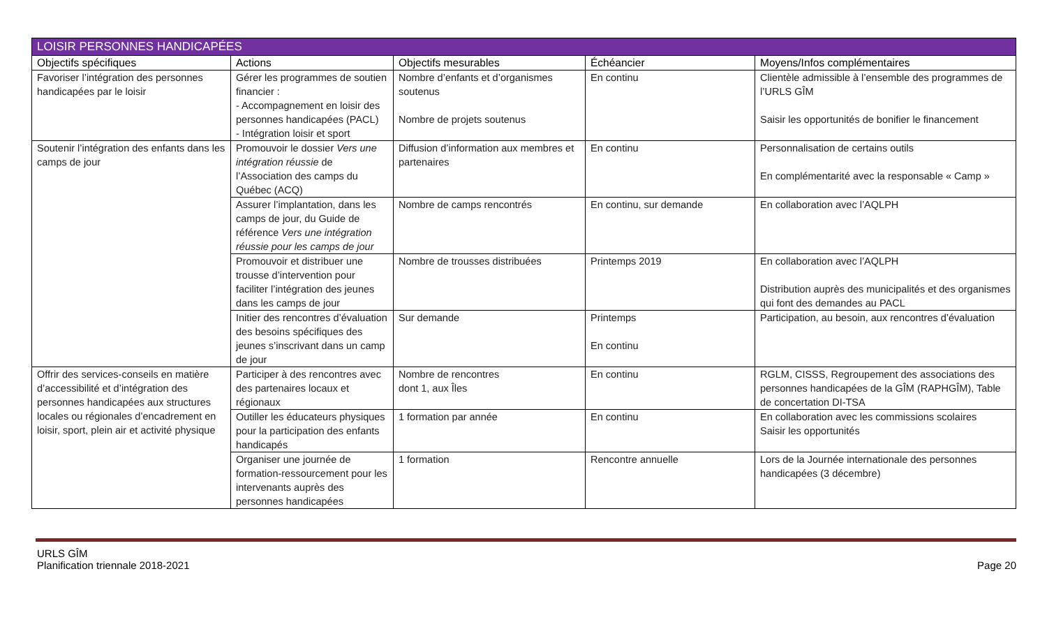| LOISIR PERSONNES HANDICAPÉES | | | | |
| --- | --- | --- | --- | --- |
| Objectifs spécifiques | Actions | Objectifs mesurables | Échéancier | Moyens/Infos complémentaires |
| Favoriser l’intégration des personnes handicapées par le loisir | Gérer les programmes de soutien financier : - Accompagnement en loisir des personnes handicapées (PACL) - Intégration loisir et sport | Nombre d’enfants et d’organismes soutenus Nombre de projets soutenus | En continu | Clientèle admissible à l’ensemble des programmes de l’URLS GÎM Saisir les opportunités de bonifier le financement |
| Soutenir l’intégration des enfants dans les camps de jour | Promouvoir le dossier Vers une intégration réussie de l’Association des camps du Québec (ACQ) | Diffusion d’information aux membres et partenaires | En continu | Personnalisation de certains outils En complémentarité avec la responsable « Camp » |
| | Assurer l’implantation, dans les camps de jour, du Guide de référence Vers une intégration réussie pour les camps de jour | Nombre de camps rencontrés | En continu, sur demande | En collaboration avec l’AQLPH |
| | Promouvoir et distribuer une trousse d’intervention pour faciliter l’intégration des jeunes dans les camps de jour | Nombre de trousses distribuées | Printemps 2019 | En collaboration avec l’AQLPH Distribution auprès des municipalités et des organismes qui font des demandes au PACL |
| | Initier des rencontres d’évaluation des besoins spécifiques des jeunes s’inscrivant dans un camp de jour | Sur demande | Printemps En continu | Participation, au besoin, aux rencontres d’évaluation |
| Offrir des services-conseils en matière d’accessibilité et d’intégration des personnes handicapées aux structures locales ou régionales d’encadrement en loisir, sport, plein air et activité physique | Participer à des rencontres avec des partenaires locaux et régionaux | Nombre de rencontres dont 1, aux Îles | En continu | RGLM, CISSS, Regroupement des associations des personnes handicapées de la GÎM (RAPHGÎM), Table de concertation DI-TSA |
| | Outiller les éducateurs physiques pour la participation des enfants handicapés | 1 formation par année | En continu | En collaboration avec les commissions scolaires Saisir les opportunités |
| | Organiser une journée de formation-ressourcement pour les intervenants auprès des personnes handicapées | 1 formation | Rencontre annuelle | Lors de la Journée internationale des personnes handicapées (3 décembre) |
URLS GÎM
Planification triennale 2018-2021
Page 20